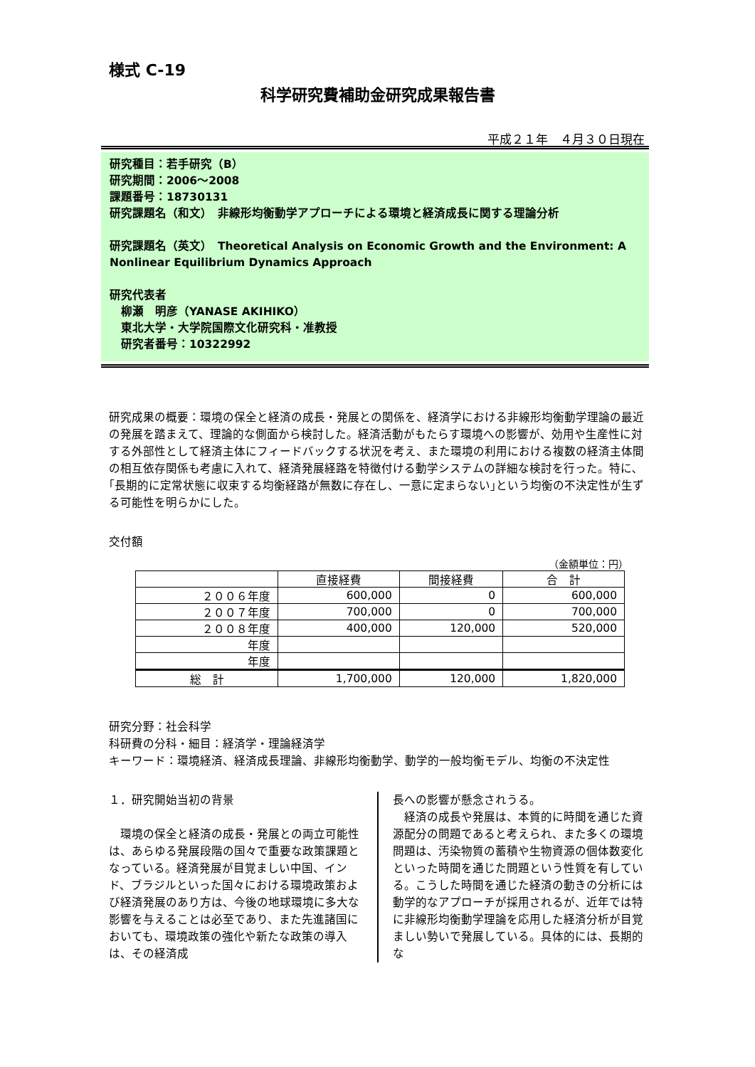様式 C-19
科学研究費補助金研究成果報告書
平成２１年　４月３０日現在
研究種目：若手研究（B）
研究期間：2006～2008
課題番号：18730131
研究課題名（和文）　非線形均衡動学アプローチによる環境と経済成長に関する理論分析
研究課題名（英文）　Theoretical Analysis on Economic Growth and the Environment: A Nonlinear Equilibrium Dynamics Approach
研究代表者
　柳瀬　明彦（YANASE AKIHIKO）
　東北大学・大学院国際文化研究科・准教授
　研究者番号：10322992
研究成果の概要：環境の保全と経済の成長・発展との関係を、経済学における非線形均衡動学理論の最近の発展を踏まえて、理論的な側面から検討した。経済活動がもたらす環境への影響が、効用や生産性に対する外部性として経済主体にフィードバックする状況を考え、また環境の利用における複数の経済主体間の相互依存関係も考慮に入れて、経済発展経路を特徴付ける動学システムの詳細な検討を行った。特に､｢長期的に定常状態に収束する均衡経路が無数に存在し、一意に定まらない｣という均衡の不決定性が生ずる可能性を明らかにした。
交付額
（金額単位：円）
| | 直接経費 | 間接経費 | 合 計 |
| --- | --- | --- | --- |
| ２００６年度 | 600,000 | 0 | 600,000 |
| ２００７年度 | 700,000 | 0 | 700,000 |
| ２００８年度 | 400,000 | 120,000 | 520,000 |
| 年度 | | | |
| 年度 | | | |
| 総 計 | 1,700,000 | 120,000 | 1,820,000 |
研究分野：社会科学
科研費の分科・細目：経済学・理論経済学
キーワード：環境経済、経済成長理論、非線形均衡動学、動学的一般均衡モデル、均衡の不決定性
１．研究開始当初の背景
　環境の保全と経済の成長・発展との両立可能性は、あらゆる発展段階の国々で重要な政策課題となっている。経済発展が目覚ましい中国、インド、ブラジルといった国々における環境政策および経済発展のあり方は、今後の地球環境に多大な影響を与えることは必至であり、また先進諸国においても、環境政策の強化や新たな政策の導入は、その経済成
長への影響が懸念されうる。
　経済の成長や発展は、本質的に時間を通じた資源配分の問題であると考えられ、また多くの環境問題は、汚染物質の蓄積や生物資源の個体数変化といった時間を通じた問題という性質を有している。こうした時間を通じた経済の動きの分析には動学的なアプローチが採用されるが、近年では特に非線形均衡動学理論を応用した経済分析が目覚ましい勢いで発展している。具体的には、長期的な